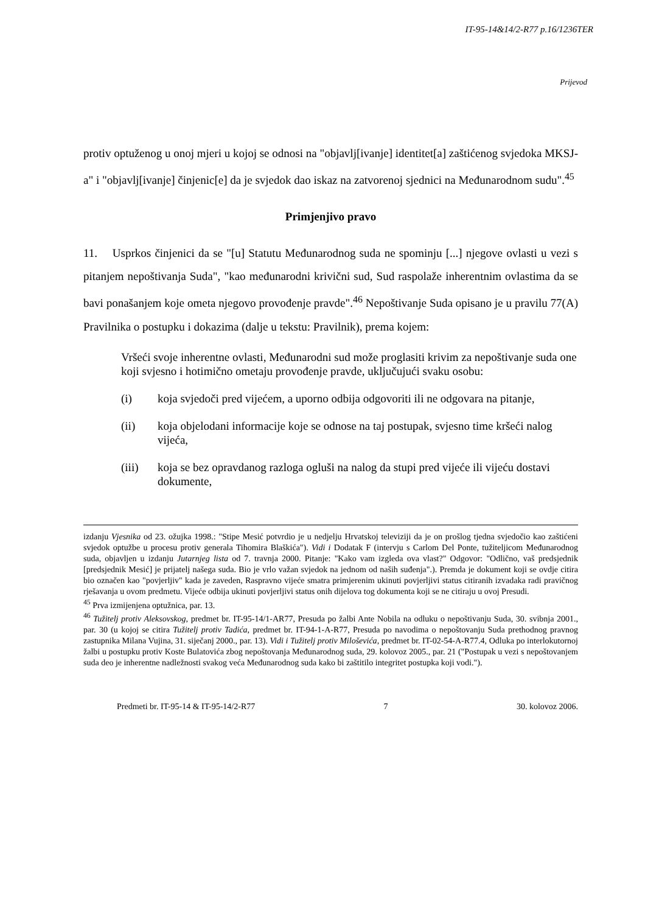IT-95-14&14/2-R77 p.16/1236TER
Prijevod
protiv optuženog u onoj mjeri u kojoj se odnosi na "objavlj[ivanje] identitet[a] zaštićenog svjedoka MKSJ-a" i "objavlj[ivanje] činjenic[e] da je svjedok dao iskaz na zatvorenoj sjednici na Međunarodnom sudu".<sup>45</sup>
Primjenjivo pravo
11. Usprkos činjenici da se "[u] Statutu Međunarodnog suda ne spominju [...] njegove ovlasti u vezi s pitanjem nepoštivanja Suda", "kao međunarodni krivični sud, Sud raspolaže inherentnim ovlastima da se bavi ponašanjem koje ometa njegovo provođenje pravde".<sup>46</sup> Nepoštivanje Suda opisano je u pravilu 77(A) Pravilnika o postupku i dokazima (dalje u tekstu: Pravilnik), prema kojem:
Vršeći svoje inherentne ovlasti, Međunarodni sud može proglasiti krivim za nepoštivanje suda one koji svjesno i hotimično ometaju provođenje pravde, uključujući svaku osobu:
(i) koja svjedoči pred vijećem, a uporno odbija odgovoriti ili ne odgovara na pitanje,
(ii) koja objelodani informacije koje se odnose na taj postupak, svjesno time kršeći nalog vijeća,
(iii) koja se bez opravdanog razloga ogluši na nalog da stupi pred vijeće ili vijeću dostavi dokumente,
izdanju Vjesnika od 23. ožujka 1998.: "Stipe Mesić potvrdio je u nedjelju Hrvatskoj televiziji da je on prošlog tjedna svjedočio kao zaštićeni svjedok optužbe u procesu protiv generala Tihomira Blaškića"). Vidi i Dodatak F (intervju s Carlom Del Ponte, tužiteljicom Međunarodnog suda, objavljen u izdanju Jutarnjeg lista od 7. travnja 2000. Pitanje: "Kako vam izgleda ova vlast?" Odgovor: "Odlično, vaš predsjednik [predsjednik Mesić] je prijatelj našega suda. Bio je vrlo važan svjedok na jednom od naših suđenja".). Premda je dokument koji se ovdje citira bio označen kao "povjerljiv" kada je zaveden, Raspravno vijeće smatra primjerenim ukinuti povjerljivi status citiranih izvadaka radi pravičnog rješavanja u ovom predmetu. Vijeće odbija ukinuti povjerljivi status onih dijelova tog dokumenta koji se ne citiraju u ovoj Presudi.
<sup>45</sup> Prva izmijenjena optužnica, par. 13.
<sup>46</sup> Tužitelj protiv Aleksovskog, predmet br. IT-95-14/1-AR77, Presuda po žalbi Ante Nobila na odluku o nepoštivanju Suda, 30. svibnja 2001., par. 30 (u kojoj se citira Tužitelj protiv Tadića, predmet br. IT-94-1-A-R77, Presuda po navodima o nepoštovanju Suda prethodnog pravnog zastupnika Milana Vujina, 31. siječanj 2000., par. 13). Vidi i Tužitelj protiv Miloševića, predmet br. IT-02-54-A-R77.4, Odluka po interlokutornoj žalbi u postupku protiv Koste Bulatovića zbog nepoštovanja Međunarodnog suda, 29. kolovoz 2005., par. 21 ("Postupak u vezi s nepoštovanjem suda deo je inherentne nadležnosti svakog veća Međunarodnog suda kako bi zaštitilo integritet postupka koji vodi.").
Predmeti br. IT-95-14 & IT-95-14/2-R77 7 30. kolovoz 2006.